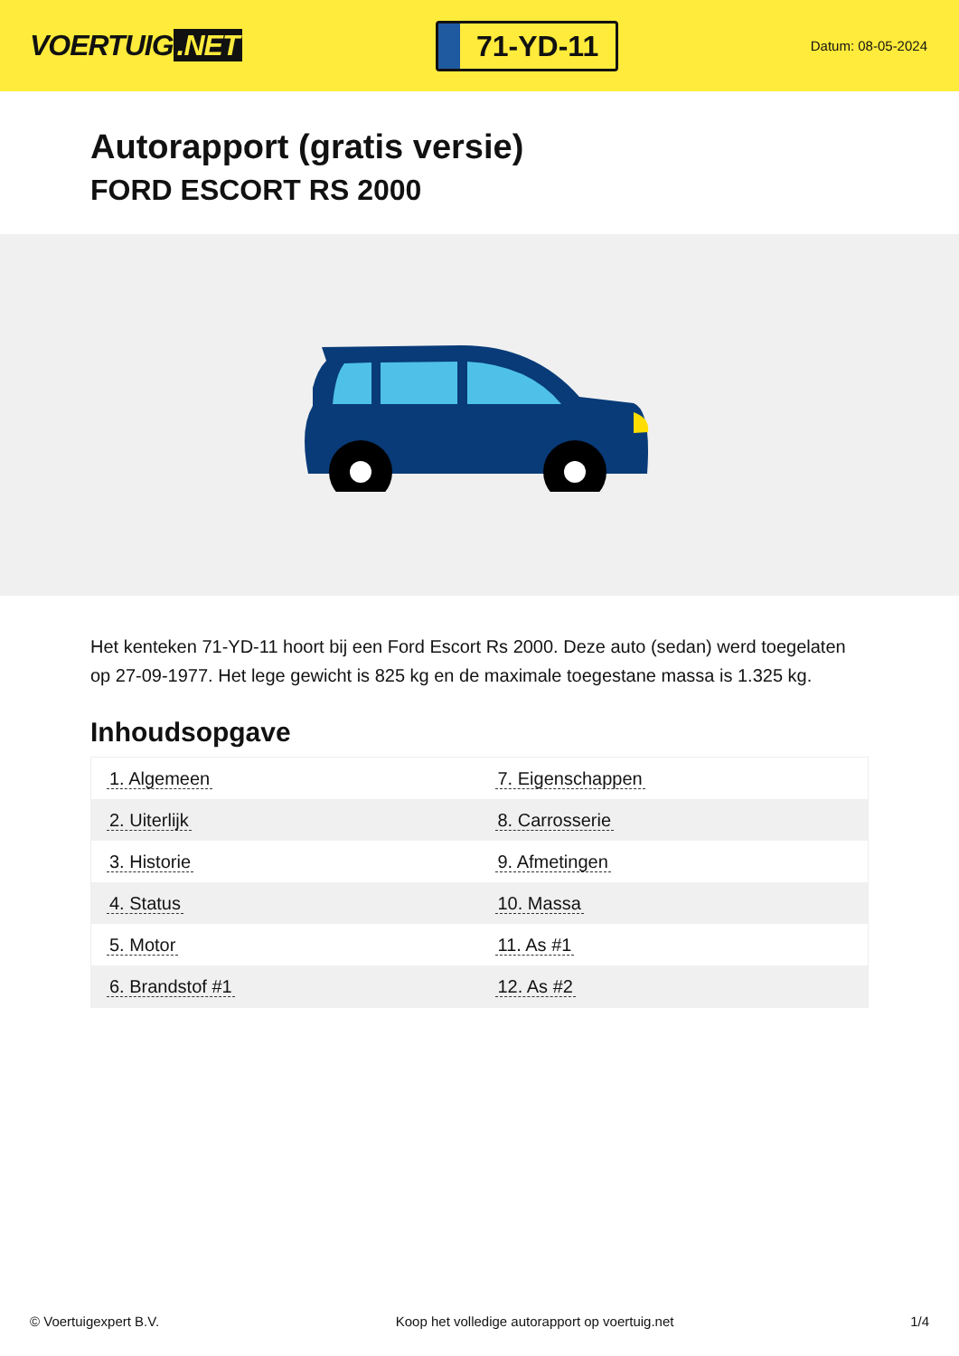VOERTUIG.NET
71-YD-11
Datum: 08-05-2024
Autorapport (gratis versie)
FORD ESCORT RS 2000
Het kenteken 71-YD-11 hoort bij een Ford Escort Rs 2000. Deze auto (sedan) werd toegelaten op 27-09-1977. Het lege gewicht is 825 kg en de maximale toegestane massa is 1.325 kg.
Inhoudsopgave
| 1. Algemeen | 7. Eigenschappen |
| 2. Uiterlijk | 8. Carrosserie |
| 3. Historie | 9. Afmetingen |
| 4. Status | 10. Massa |
| 5. Motor | 11. As #1 |
| 6. Brandstof #1 | 12. As #2 |
© Voertuigexpert B.V. Koop het volledige autorapport op voertuig.net 1/4